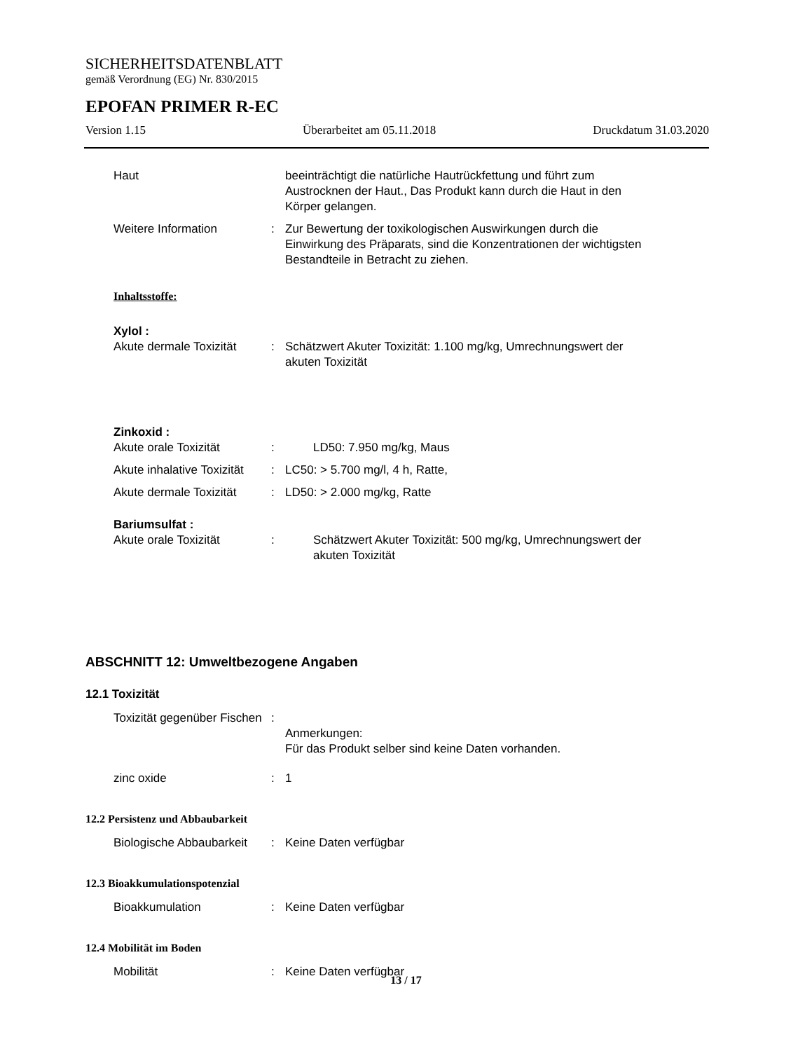SICHERHEITSDATENBLATT
gemäß Verordnung (EG) Nr. 830/2015
EPOFAN PRIMER R-EC
Version 1.15 Überarbeitet am 05.11.2018 Druckdatum 31.03.2020
Haut beeinträchtigt die natürliche Hautrückfettung und führt zum Austrocknen der Haut., Das Produkt kann durch die Haut in den Körper gelangen.
Weitere Information : Zur Bewertung der toxikologischen Auswirkungen durch die Einwirkung des Präparats, sind die Konzentrationen der wichtigsten Bestandteile in Betracht zu ziehen.
Inhaltsstoffe:
Xylol :
Akute dermale Toxizität : Schätzwert Akuter Toxizität: 1.100 mg/kg, Umrechnungswert der akuten Toxizität
Zinkoxid :
Akute orale Toxizität : LD50: 7.950 mg/kg, Maus
Akute inhalative Toxizität
: LC50: > 5.700 mg/l, 4 h, Ratte,
Akute dermale Toxizität : LD50: > 2.000 mg/kg, Ratte
Bariumsulfat :
Akute orale Toxizität : Schätzwert Akuter Toxizität: 500 mg/kg, Umrechnungswert der akuten Toxizität
ABSCHNITT 12: Umweltbezogene Angaben
12.1 Toxizität
Toxizität gegenüber Fischen
:
Anmerkungen:
Für das Produkt selber sind keine Daten vorhanden.
zinc oxide : 1
12.2 Persistenz und Abbaubarkeit
Biologische Abbaubarkeit : Keine Daten verfügbar
12.3 Bioakkumulationspotenzial
Bioakkumulation : Keine Daten verfügbar
12.4 Mobilität im Boden
Mobilität : Keine Daten verfügbar
13 / 17